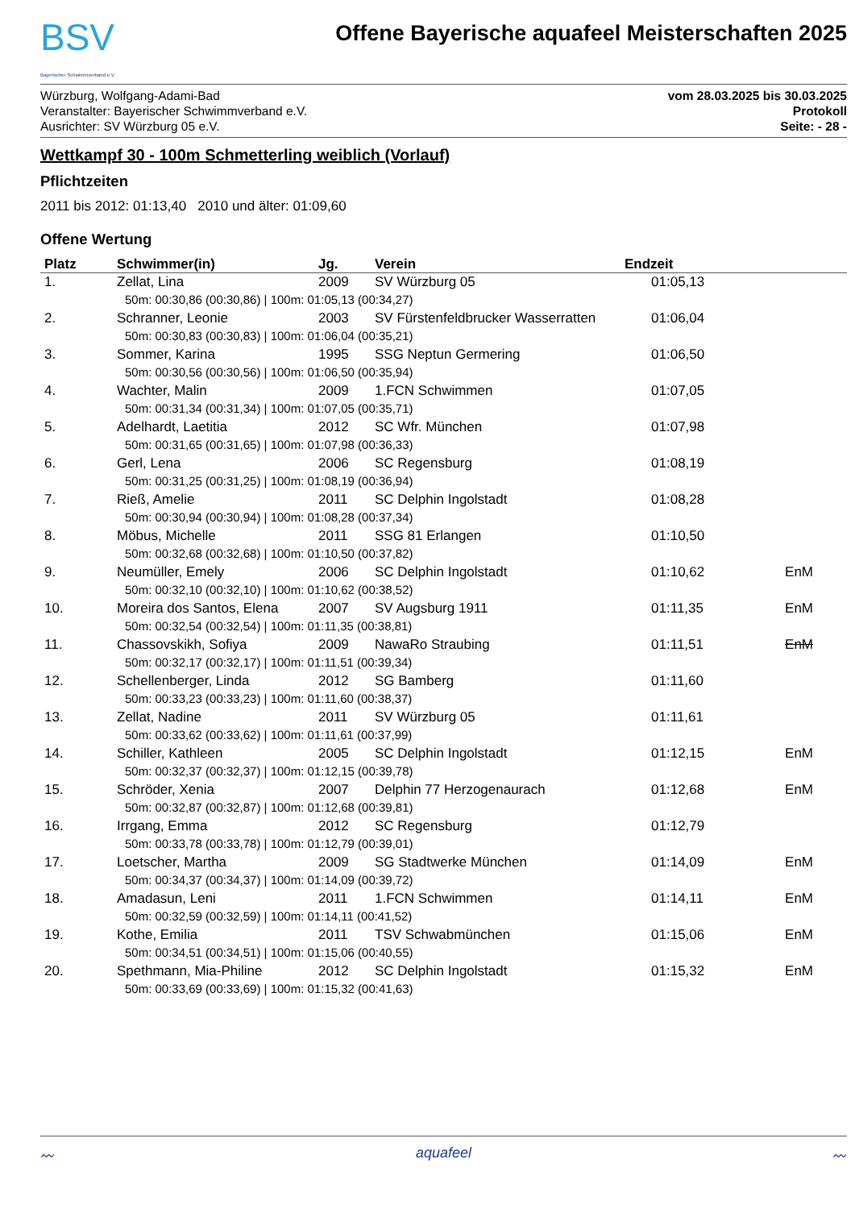BSV
Bayerischer Schwimmverband e.V.
Offene Bayerische aquafeel Meisterschaften 2025
Würzburg, Wolfgang-Adami-Bad
Veranstalter: Bayerischer Schwimmverband e.V.
Ausrichter: SV Würzburg 05 e.V.
vom 28.03.2025 bis 30.03.2025
Protokoll
Seite: - 28 -
Wettkampf 30 - 100m Schmetterling weiblich (Vorlauf)
Pflichtzeiten
2011 bis 2012: 01:13,40 2010 und älter: 01:09,60
Offene Wertung
| Platz | Schwimmer(in) | Jg. | Verein | Endzeit | |
| --- | --- | --- | --- | --- | --- |
| 1. | Zellat, Lina | 2009 | SV Würzburg 05 | 01:05,13 | |
| 50m: 00:30,86 (00:30,86) / 100m: 01:05,13 (00:34,27) | | | | | |
| 2. | Schranner, Leonie | 2003 | SV Fürstenfeldbrucker Wasserratten | 01:06,04 | |
| 50m: 00:30,83 (00:30,83) / 100m: 01:06,04 (00:35,21) | | | | | |
| 3. | Sommer, Karina | 1995 | SSG Neptun Germering | 01:06,50 | |
| 50m: 00:30,56 (00:30,56) / 100m: 01:06,50 (00:35,94) | | | | | |
| 4. | Wachter, Malin | 2009 | 1.FCN Schwimmen | 01:07,05 | |
| 50m: 00:31,34 (00:31,34) / 100m: 01:07,05 (00:35,71) | | | | | |
| 5. | Adelhardt, Laetitia | 2012 | SC Wfr. München | 01:07,98 | |
| 50m: 00:31,65 (00:31,65) / 100m: 01:07,98 (00:36,33) | | | | | |
| 6. | Gerl, Lena | 2006 | SC Regensburg | 01:08,19 | |
| 50m: 00:31,25 (00:31,25) / 100m: 01:08,19 (00:36,94) | | | | | |
| 7. | Rieß, Amelie | 2011 | SC Delphin Ingolstadt | 01:08,28 | |
| 50m: 00:30,94 (00:30,94) / 100m: 01:08,28 (00:37,34) | | | | | |
| 8. | Möbus, Michelle | 2011 | SSG 81 Erlangen | 01:10,50 | |
| 50m: 00:32,68 (00:32,68) / 100m: 01:10,50 (00:37,82) | | | | | |
| 9. | Neumüller, Emely | 2006 | SC Delphin Ingolstadt | 01:10,62 | EnM |
| 50m: 00:32,10 (00:32,10) / 100m: 01:10,62 (00:38,52) | | | | | |
| 10. | Moreira dos Santos, Elena | 2007 | SV Augsburg 1911 | 01:11,35 | EnM |
| 50m: 00:32,54 (00:32,54) / 100m: 01:11,35 (00:38,81) | | | | | |
| 11. | Chassovskikh, Sofiya | 2009 | NawaRo Straubing | 01:11,51 | EnM |
| 50m: 00:32,17 (00:32,17) / 100m: 01:11,51 (00:39,34) | | | | | |
| 12. | Schellenberger, Linda | 2012 | SG Bamberg | 01:11,60 | |
| 50m: 00:33,23 (00:33,23) / 100m: 01:11,60 (00:38,37) | | | | | |
| 13. | Zellat, Nadine | 2011 | SV Würzburg 05 | 01:11,61 | |
| 50m: 00:33,62 (00:33,62) / 100m: 01:11,61 (00:37,99) | | | | | |
| 14. | Schiller, Kathleen | 2005 | SC Delphin Ingolstadt | 01:12,15 | EnM |
| 50m: 00:32,37 (00:32,37) / 100m: 01:12,15 (00:39,78) | | | | | |
| 15. | Schröder, Xenia | 2007 | Delphin 77 Herzogenaurach | 01:12,68 | EnM |
| 50m: 00:32,87 (00:32,87) / 100m: 01:12,68 (00:39,81) | | | | | |
| 16. | Irrgang, Emma | 2012 | SC Regensburg | 01:12,79 | |
| 50m: 00:33,78 (00:33,78) / 100m: 01:12,79 (00:39,01) | | | | | |
| 17. | Loetscher, Martha | 2009 | SG Stadtwerke München | 01:14,09 | EnM |
| 50m: 00:34,37 (00:34,37) / 100m: 01:14,09 (00:39,72) | | | | | |
| 18. | Amadasun, Leni | 2011 | 1.FCN Schwimmen | 01:14,11 | EnM |
| 50m: 00:32,59 (00:32,59) / 100m: 01:14,11 (00:41,52) | | | | | |
| 19. | Kothe, Emilia | 2011 | TSV Schwabmünchen | 01:15,06 | EnM |
| 50m: 00:34,51 (00:34,51) / 100m: 01:15,06 (00:40,55) | | | | | |
| 20. | Spethmann, Mia-Philine | 2012 | SC Delphin Ingolstadt | 01:15,32 | EnM |
| 50m: 00:33,69 (00:33,69) / 100m: 01:15,32 (00:41,63) | | | | | |
〰 aquafeel 〰